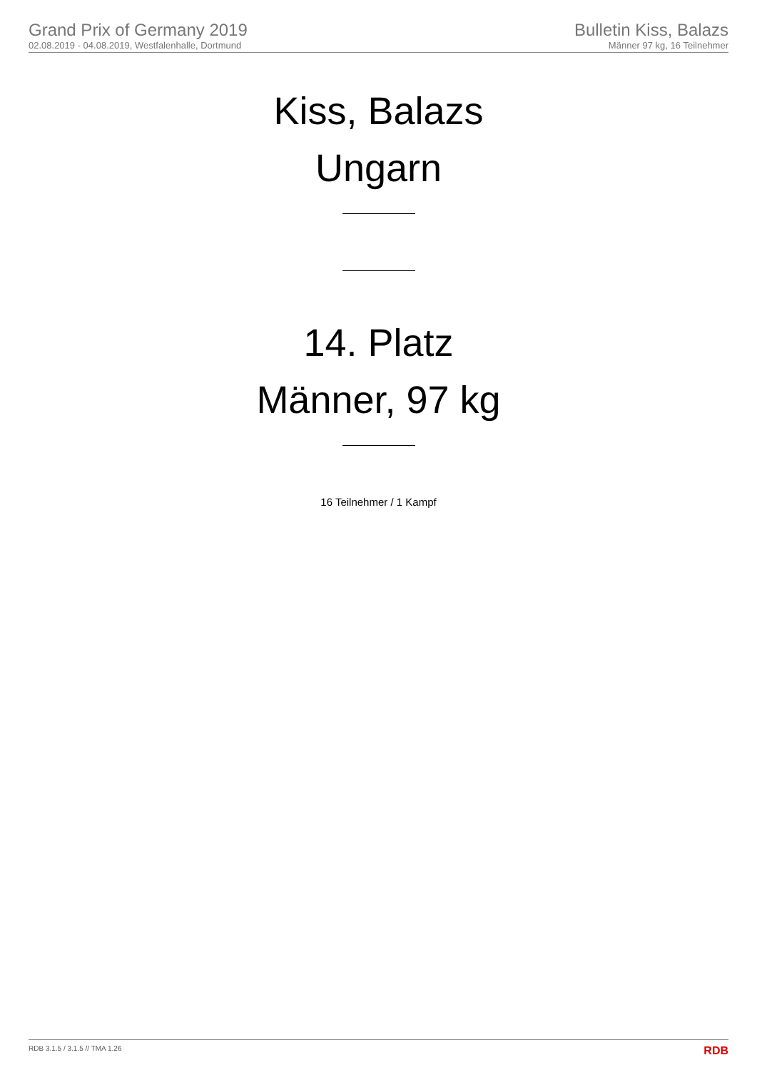Grand Prix of Germany 2019
02.08.2019 - 04.08.2019, Westfalenhalle, Dortmund
Bulletin Kiss, Balazs
Männer 97 kg, 16 Teilnehmer
Kiss, Balazs
Ungarn
14. Platz
Männer, 97 kg
16 Teilnehmer / 1 Kampf
RDB 3.1.5 / 3.1.5 // TMA 1.26 RDB